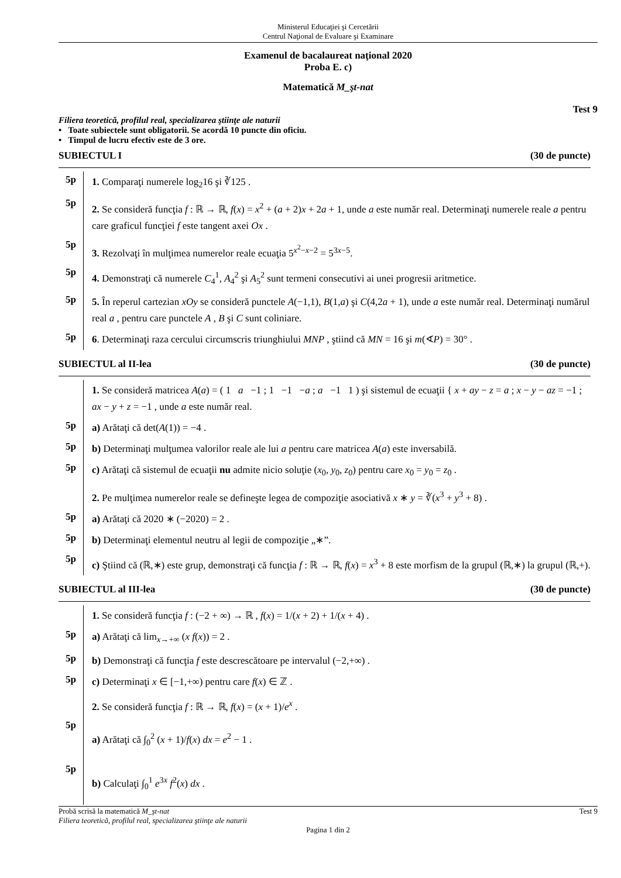Ministerul Educaţiei şi Cercetării
Centrul Naţional de Evaluare şi Examinare
Examenul de bacalaureat naţional 2020
Proba E. c)
Matematică M_şt-nat
Test 9
Filiera teoretică, profilul real, specializarea ştiinţe ale naturii
• Toate subiectele sunt obligatorii. Se acordă 10 puncte din oficiu.
• Timpul de lucru efectiv este de 3 ore.
SUBIECTUL I (30 de puncte)
5p
1. Comparaţi numerele log<sub>2</sub>16 şi ∛125 .
5p
2. Se consideră funcţia f : ℝ → ℝ, f(x) = x<sup>2</sup> + (a + 2)x + 2a + 1, unde a este număr real. Determinaţi numerele reale a pentru care graficul funcţiei f este tangent axei Ox .
5p
3. Rezolvaţi în mulţimea numerelor reale ecuaţia 5<sup>x<sup>2</sup>−x−2</sup> = 5<sup>3x−5</sup>.
5p
4. Demonstraţi că numerele C<sub>4</sub><sup>1</sup>, A<sub>4</sub><sup>2</sup> şi A<sub>5</sub><sup>2</sup> sunt termeni consecutivi ai unei progresii aritmetice.
5p
5. În reperul cartezian xOy se consideră punctele A(−1,1), B(1,a) şi C(4,2a + 1), unde a este număr real. Determinaţi numărul real a , pentru care punctele A , B şi C sunt coliniare.
5p
6. Determinaţi raza cercului circumscris triunghiului MNP , ştiind că MN = 16 şi m(∢P) = 30° .
SUBIECTUL al II-lea (30 de puncte)
1. Se consideră matricea A(a) = ( 1 a −1 ; 1 −1 −a ; a −1 1 ) şi sistemul de ecuaţii { x + ay − z = a ; x − y − az = −1 ; ax − y + z = −1 , unde a este număr real.
5p
a) Arătaţi că det(A(1)) = −4 .
5p
b) Determinaţi mulţumea valorilor reale ale lui a pentru care matricea A(a) este inversabilă.
5p
c) Arătaţi că sistemul de ecuaţii nu admite nicio soluţie (x<sub>0</sub>, y<sub>0</sub>, z<sub>0</sub>) pentru care x<sub>0</sub> = y<sub>0</sub> = z<sub>0</sub> .
2. Pe mulţimea numerelor reale se defineşte legea de compoziţie asociativă x ∗ y = ∛(x<sup>3</sup> + y<sup>3</sup> + 8) .
5p
a) Arătaţi că 2020 ∗ (−2020) = 2 .
5p
b) Determinaţi elementul neutru al legii de compoziţie „∗”.
5p
c) Ştiind că (ℝ,∗) este grup, demonstraţi că funcţia f : ℝ → ℝ, f(x) = x<sup>3</sup> + 8 este morfism de la grupul (ℝ,∗) la grupul (ℝ,+).
SUBIECTUL al III-lea (30 de puncte)
1. Se consideră funcţia f : (−2 + ∞) → ℝ , f(x) = 1/(x + 2) + 1/(x + 4) .
5p
a) Arătaţi că lim<sub>x→+∞</sub> (x f(x)) = 2 .
5p
b) Demonstraţi că funcţia f este descrescătoare pe intervalul (−2,+∞) .
5p
c) Determinaţi x ∈ [−1,+∞) pentru care f(x) ∈ ℤ .
2. Se consideră funcţia f : ℝ → ℝ, f(x) = (x + 1)/e<sup>x</sup> .
5p
a) Arătaţi că ∫<sub>0</sub><sup>2</sup> (x + 1)/f(x) dx = e<sup>2</sup> − 1 .
5p
b) Calculaţi ∫<sub>0</sub><sup>1</sup> e<sup>3x</sup> f<sup>2</sup>(x) dx .
Probă scrisă la matematică M_şt-nat Test 9
Filiera teoretică, profilul real, specializarea ştiinţe ale naturii
Pagina 1 din 2